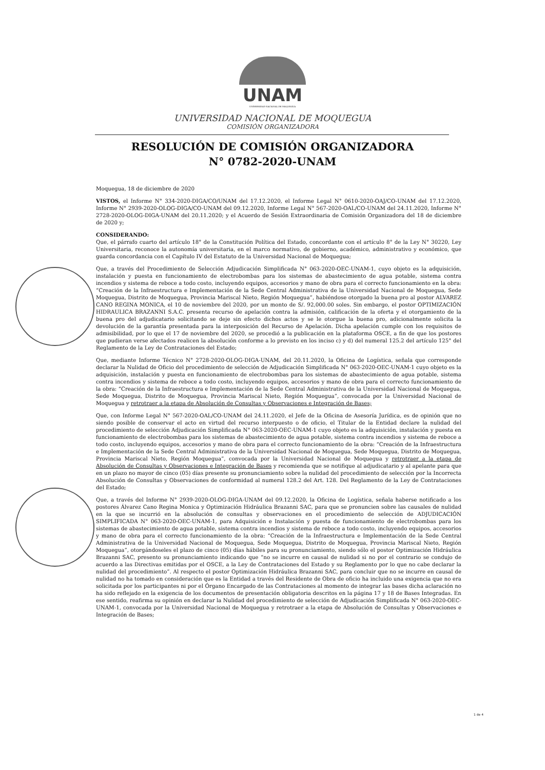UNAM
UNIVERSIDAD NACIONAL DE MOQUEGUA
UNIVERSIDAD NACIONAL DE MOQUEGUA
COMISIÓN ORGANIZADORA
RESOLUCIÓN DE COMISIÓN ORGANIZADORA
N° 0782-2020-UNAM
Moquegua, 18 de diciembre de 2020
VISTOS, el Informe N° 334-2020-DIGA/CO/UNAM del 17.12.2020, el Informe Legal N° 0610-2020-OAJ/CO-UNAM del 17.12.2020, Informe N° 2939-2020-OLOG-DIGA/CO-UNAM del 09.12.2020, Informe Legal N° 567-2020-OAL/CO-UNAM del 24.11.2020, Informe N° 2728-2020-OLOG-DIGA-UNAM del 20.11.2020; y el Acuerdo de Sesión Extraordinaria de Comisión Organizadora del 18 de diciembre de 2020 y;
CONSIDERANDO:
Que, el párrafo cuarto del artículo 18° de la Constitución Política del Estado, concordante con el artículo 8° de la Ley N° 30220, Ley Universitaria, reconoce la autonomía universitaria, en el marco normativo, de gobierno, académico, administrativo y económico, que guarda concordancia con el Capítulo IV del Estatuto de la Universidad Nacional de Moquegua;
Que, a través del Procedimiento de Selección Adjudicación Simplificada N° 063-2020-OEC-UNAM-1, cuyo objeto es la adquisición, instalación y puesta en funcionamiento de electrobombas para los sistemas de abastecimiento de agua potable, sistema contra incendios y sistema de reboce a todo costo, incluyendo equipos, accesorios y mano de obra para el correcto funcionamiento en la obra: “Creación de la Infraestructura e Implementación de la Sede Central Administrativa de la Universidad Nacional de Moquegua, Sede Moquegua, Distrito de Moquegua, Provincia Mariscal Nieto, Región Moquegua”, habiéndose otorgado la buena pro al postor ALVAREZ CANO REGINA MONICA, el 10 de noviembre del 2020, por un monto de S/. 92,000.00 soles. Sin embargo, el postor OPTIMIZACIÓN HIDRAULICA BRAZANNI S.A.C. presenta recurso de apelación contra la admisión, calificación de la oferta y el otorgamiento de la buena pro del adjudicatario solicitando se deje sin efecto dichos actos y se le otorgue la buena pro, adicionalmente solicita la devolución de la garantía presentada para la interposición del Recurso de Apelación. Dicha apelación cumple con los requisitos de admisibilidad, por lo que el 17 de noviembre del 2020, se procedió a la publicación en la plataforma OSCE, a fin de que los postores que pudieran verse afectados realicen la absolución conforme a lo previsto en los inciso c) y d) del numeral 125.2 del artículo 125° del Reglamento de la Ley de Contrataciones del Estado;
Que, mediante Informe Técnico N° 2728-2020-OLOG-DIGA-UNAM, del 20.11.2020, la Oficina de Logística, señala que corresponde declarar la Nulidad de Oficio del procedimiento de selección de Adjudicación Simplificada N° 063-2020-OEC-UNAM-1 cuyo objeto es la adquisición, instalación y puesta en funcionamiento de electrobombas para los sistemas de abastecimiento de agua potable, sistema contra incendios y sistema de reboce a todo costo, incluyendo equipos, accesorios y mano de obra para el correcto funcionamiento de la obra: “Creación de la Infraestructura e Implementación de la Sede Central Administrativa de la Universidad Nacional de Moquegua, Sede Moquegua, Distrito de Moquegua, Provincia Mariscal Nieto, Región Moquegua”, convocada por la Universidad Nacional de Moquegua y retrotraer a la etapa de Absolución de Consultas y Observaciones e Integración de Bases;
Que, con Informe Legal N° 567-2020-OAL/CO-UNAM del 24.11.2020, el Jefe de la Oficina de Asesoría Jurídica, es de opinión que no siendo posible de conservar el acto en virtud del recurso interpuesto o de oficio, el Titular de la Entidad declare la nulidad del procedimiento de selección Adjudicación Simplificada N° 063-2020-OEC-UNAM-1 cuyo objeto es la adquisición, instalación y puesta en funcionamiento de electrobombas para los sistemas de abastecimiento de agua potable, sistema contra incendios y sistema de reboce a todo costo, incluyendo equipos, accesorios y mano de obra para el correcto funcionamiento de la obra: “Creación de la Infraestructura e Implementación de la Sede Central Administrativa de la Universidad Nacional de Moquegua, Sede Moquegua, Distrito de Moquegua, Provincia Mariscal Nieto, Región Moquegua”, convocada por la Universidad Nacional de Moquegua y retrotraer a la etapa de Absolución de Consultas y Observaciones e Integración de Bases y recomienda que se notifique al adjudicatario y al apelante para que en un plazo no mayor de cinco (05) días presente su pronunciamiento sobre la nulidad del procedimiento de selección por la Incorrecta Absolución de Consultas y Observaciones de conformidad al numeral 128.2 del Art. 128. Del Reglamento de la Ley de Contrataciones del Estado;
Que, a través del Informe N° 2939-2020-OLOG-DIGA-UNAM del 09.12.2020, la Oficina de Logística, señala haberse notificado a los postores Álvarez Cano Regina Monica y Optimización Hidráulica Brazanni SAC, para que se pronuncien sobre las causales de nulidad en la que se incurrió en la absolución de consultas y observaciones en el procedimiento de selección de ADJUDICACIÓN SIMPLIFICADA N° 063-2020-OEC-UNAM-1, para Adquisición e Instalación y puesta de funcionamiento de electrobombas para los sistemas de abastecimiento de agua potable, sistema contra incendios y sistema de reboce a todo costo, incluyendo equipos, accesorios y mano de obra para el correcto funcionamiento de la obra: “Creación de la Infraestructura e Implementación de la Sede Central Administrativa de la Universidad Nacional de Moquegua, Sede Moquegua, Distrito de Moquegua, Provincia Mariscal Nieto, Región Moquegua”, otorgándoseles el plazo de cinco (05) días hábiles para su pronunciamiento, siendo sólo el postor Optimización Hidráulica Brazanni SAC, presento su pronunciamiento indicando que “no se incurre en causal de nulidad si no por el contrario se condujo de acuerdo a las Directivas emitidas por el OSCE, a la Ley de Contrataciones del Estado y su Reglamento por lo que no cabe declarar la nulidad del procedimiento”. Al respecto el postor Optimización Hidráulica Brazanni SAC, para concluir que no se incurre en causal de nulidad no ha tomado en consideración que es la Entidad a través del Residente de Obra de oficio ha incluido una exigencia que no era solicitada por los participantes ni por el Órgano Encargado de las Contrataciones al momento de integrar las bases dicha aclaración no ha sido reflejado en la exigencia de los documentos de presentación obligatoria descritos en la página 17 y 18 de Bases Integradas. En ese sentido, reafirma su opinión en declarar la Nulidad del procedimiento de selección de Adjudicación Simplificada N° 063-2020-OEC-UNAM-1, convocada por la Universidad Nacional de Moquegua y retrotraer a la etapa de Absolución de Consultas y Observaciones e Integración de Bases;
1 de 4